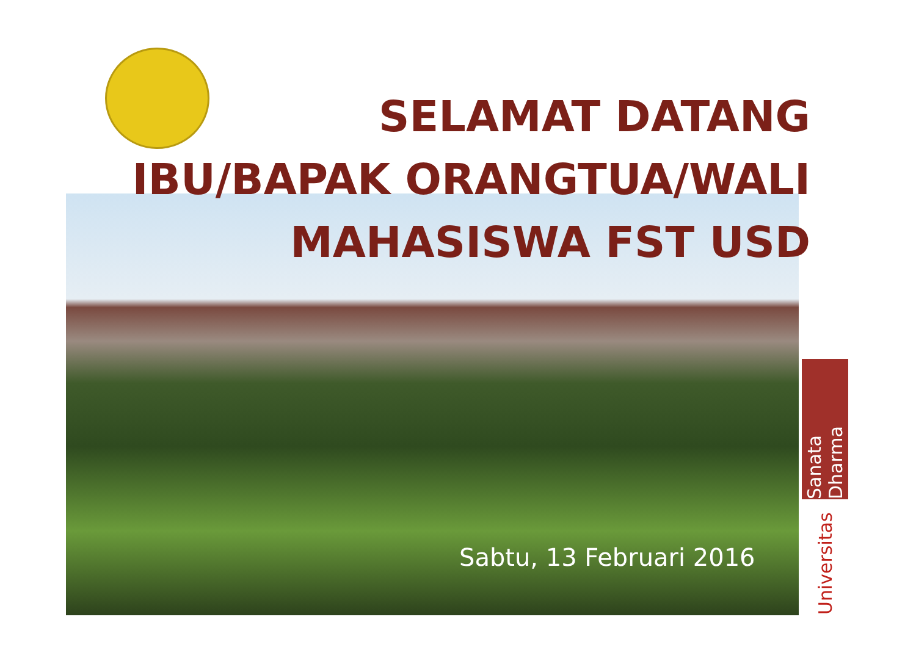SELAMAT DATANG
IBU/BAPAK ORANGTUA/WALI
MAHASISWA FST USD
Sabtu, 13 Februari 2016
Sanata Dharma
Universitas